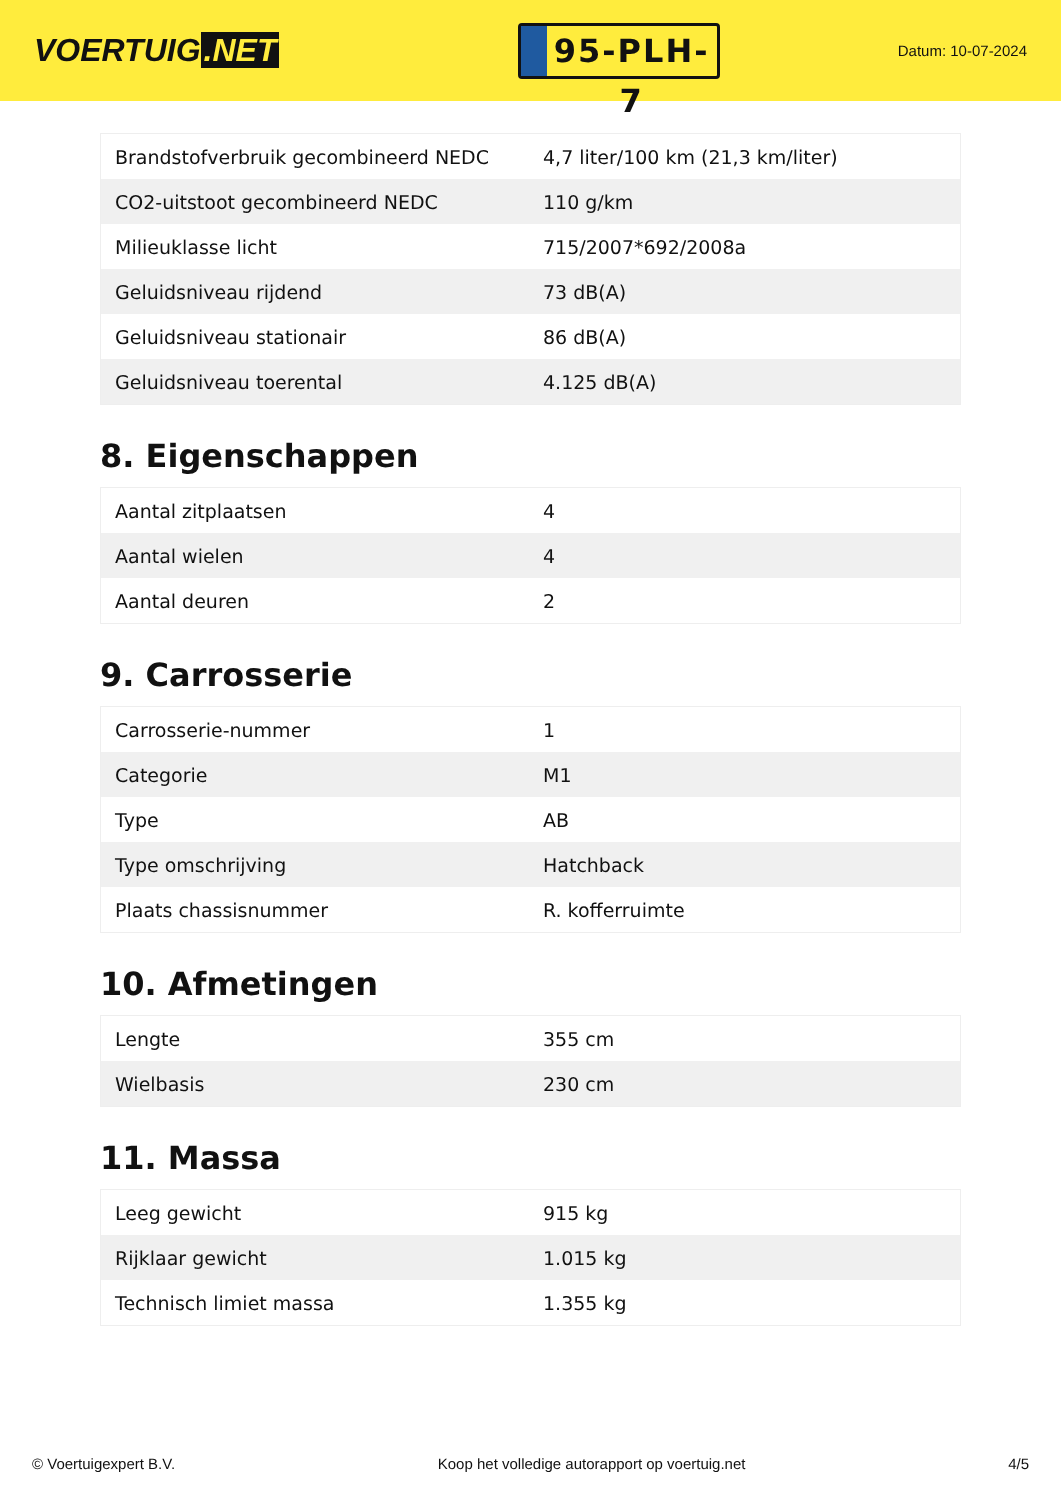VOERTUIG.NET
95-PLH-7
Datum: 10-07-2024
| Brandstofverbruik gecombineerd NEDC | 4,7 liter/100 km (21,3 km/liter) |
| CO2-uitstoot gecombineerd NEDC | 110 g/km |
| Milieuklasse licht | 715/2007*692/2008a |
| Geluidsniveau rijdend | 73 dB(A) |
| Geluidsniveau stationair | 86 dB(A) |
| Geluidsniveau toerental | 4.125 dB(A) |
8. Eigenschappen
| Aantal zitplaatsen | 4 |
| Aantal wielen | 4 |
| Aantal deuren | 2 |
9. Carrosserie
| Carrosserie-nummer | 1 |
| Categorie | M1 |
| Type | AB |
| Type omschrijving | Hatchback |
| Plaats chassisnummer | R. kofferruimte |
10. Afmetingen
| Lengte | 355 cm |
| Wielbasis | 230 cm |
11. Massa
| Leeg gewicht | 915 kg |
| Rijklaar gewicht | 1.015 kg |
| Technisch limiet massa | 1.355 kg |
© Voertuigexpert B.V. Koop het volledige autorapport op voertuig.net 4/5